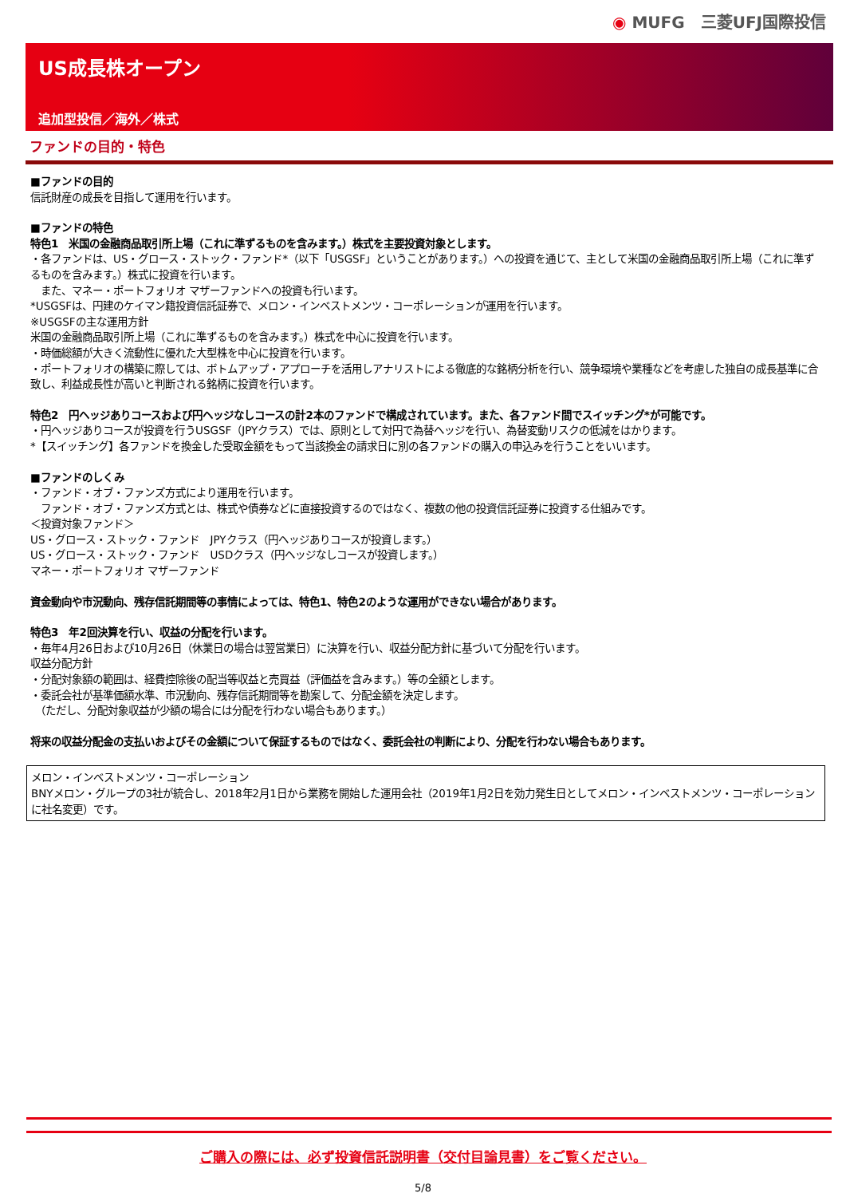◉ MUFG　三菱UFJ国際投信
US成長株オープン
追加型投信／海外／株式
ファンドの目的・特色
■ファンドの目的
信託財産の成長を目指して運用を行います。
■ファンドの特色
特色1　米国の金融商品取引所上場（これに準ずるものを含みます。）株式を主要投資対象とします。
・各ファンドは、US・グロース・ストック・ファンド*（以下「USGSF」ということがあります。）への投資を通じて、主として米国の金融商品取引所上場（これに準ずるものを含みます。）株式に投資を行います。
　また、マネー・ポートフォリオ マザーファンドへの投資も行います。
*USGSFは、円建のケイマン籍投資信託証券で、メロン・インベストメンツ・コーポレーションが運用を行います。
※USGSFの主な運用方針
米国の金融商品取引所上場（これに準ずるものを含みます。）株式を中心に投資を行います。
・時価総額が大きく流動性に優れた大型株を中心に投資を行います。
・ポートフォリオの構築に際しては、ボトムアップ・アプローチを活用しアナリストによる徹底的な銘柄分析を行い、競争環境や業種などを考慮した独自の成長基準に合致し、利益成長性が高いと判断される銘柄に投資を行います。
特色2　円ヘッジありコースおよび円ヘッジなしコースの計2本のファンドで構成されています。また、各ファンド間でスイッチング*が可能です。
・円ヘッジありコースが投資を行うUSGSF（JPYクラス）では、原則として対円で為替ヘッジを行い、為替変動リスクの低減をはかります。
*【スイッチング】各ファンドを換金した受取金額をもって当該換金の請求日に別の各ファンドの購入の申込みを行うことをいいます。
■ファンドのしくみ
・ファンド・オブ・ファンズ方式により運用を行います。
　ファンド・オブ・ファンズ方式とは、株式や債券などに直接投資するのではなく、複数の他の投資信託証券に投資する仕組みです。
＜投資対象ファンド＞
US・グロース・ストック・ファンド　JPYクラス（円ヘッジありコースが投資します。）
US・グロース・ストック・ファンド　USDクラス（円ヘッジなしコースが投資します。）
マネー・ポートフォリオ マザーファンド
資金動向や市況動向、残存信託期間等の事情によっては、特色1、特色2のような運用ができない場合があります。
特色3　年2回決算を行い、収益の分配を行います。
・毎年4月26日および10月26日（休業日の場合は翌営業日）に決算を行い、収益分配方針に基づいて分配を行います。
収益分配方針
・分配対象額の範囲は、経費控除後の配当等収益と売買益（評価益を含みます。）等の全額とします。
・委託会社が基準価額水準、市況動向、残存信託期間等を勘案して、分配金額を決定します。
　（ただし、分配対象収益が少額の場合には分配を行わない場合もあります。）
将来の収益分配金の支払いおよびその金額について保証するものではなく、委託会社の判断により、分配を行わない場合もあります。
メロン・インベストメンツ・コーポレーション
BNYメロン・グループの3社が統合し、2018年2月1日から業務を開始した運用会社（2019年1月2日を効力発生日としてメロン・インベストメンツ・コーポレーションに社名変更）です。
ご購入の際には、必ず投資信託説明書（交付目論見書）をご覧ください。
5/8